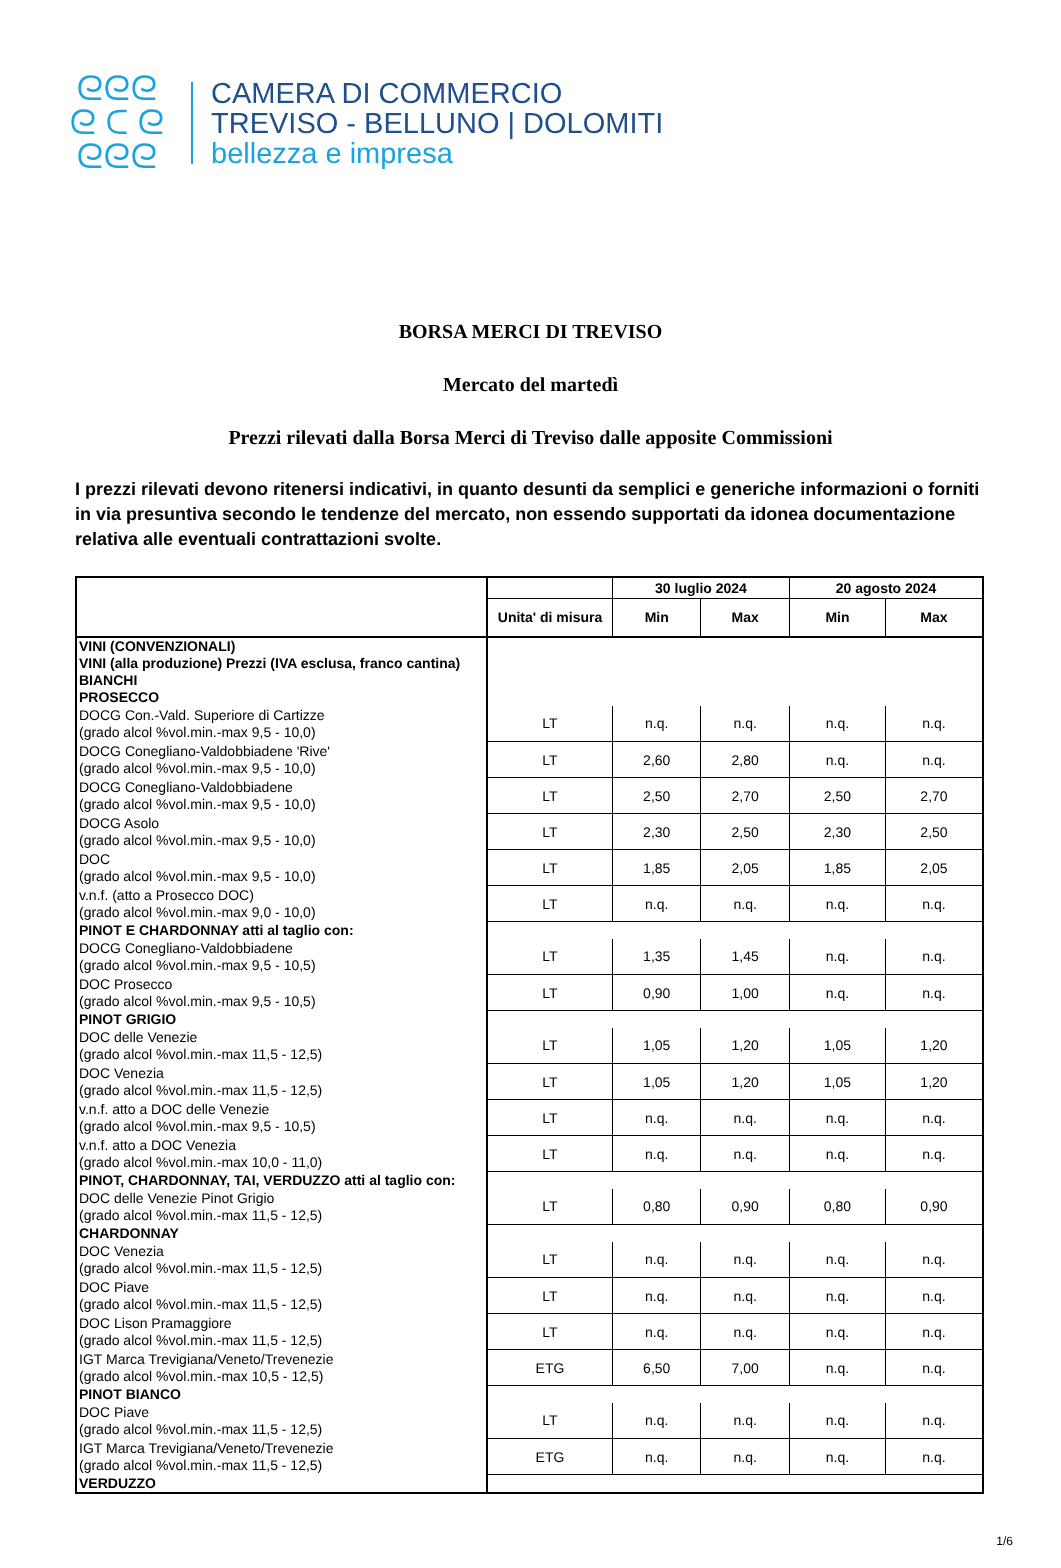ᘓᘓᘓ
ᘓ ᑕ ᘓ
ᘓᘓᘓ
CAMERA DI COMMERCIO
TREVISO - BELLUNO | DOLOMITI
bellezza e impresa
BORSA MERCI DI TREVISO
Mercato del martedì
Prezzi rilevati dalla Borsa Merci di Treviso dalle apposite Commissioni
I prezzi rilevati devono ritenersi indicativi, in quanto desunti da semplici e generiche informazioni o forniti in via presuntiva secondo le tendenze del mercato, non essendo supportati da idonea documentazione relativa alle eventuali contrattazioni svolte.
| | | 30 luglio 2024 | | 20 agosto 2024 | |
| --- | --- | --- | --- | --- | --- |
| | Unita' di misura | Min | Max | Min | Max |
| VINI (CONVENZIONALI) | | | | | |
| VINI (alla produzione) Prezzi (IVA esclusa, franco cantina) | | | | | |
| BIANCHI | | | | | |
| PROSECCO | | | | | |
| DOCG Con.-Vald. Superiore di Cartizze (grado alcol %vol.min.-max 9,5 - 10,0) | LT | n.q. | n.q. | n.q. | n.q. |
| DOCG Conegliano-Valdobbiadene 'Rive' (grado alcol %vol.min.-max 9,5 - 10,0) | LT | 2,60 | 2,80 | n.q. | n.q. |
| DOCG Conegliano-Valdobbiadene (grado alcol %vol.min.-max 9,5 - 10,0) | LT | 2,50 | 2,70 | 2,50 | 2,70 |
| DOCG Asolo (grado alcol %vol.min.-max 9,5 - 10,0) | LT | 2,30 | 2,50 | 2,30 | 2,50 |
| DOC (grado alcol %vol.min.-max 9,5 - 10,0) | LT | 1,85 | 2,05 | 1,85 | 2,05 |
| v.n.f. (atto a Prosecco DOC) (grado alcol %vol.min.-max 9,0 - 10,0) | LT | n.q. | n.q. | n.q. | n.q. |
| PINOT E CHARDONNAY atti al taglio con: | | | | | |
| DOCG Conegliano-Valdobbiadene (grado alcol %vol.min.-max 9,5 - 10,5) | LT | 1,35 | 1,45 | n.q. | n.q. |
| DOC Prosecco (grado alcol %vol.min.-max 9,5 - 10,5) | LT | 0,90 | 1,00 | n.q. | n.q. |
| PINOT GRIGIO | | | | | |
| DOC delle Venezie (grado alcol %vol.min.-max 11,5 - 12,5) | LT | 1,05 | 1,20 | 1,05 | 1,20 |
| DOC Venezia (grado alcol %vol.min.-max 11,5 - 12,5) | LT | 1,05 | 1,20 | 1,05 | 1,20 |
| v.n.f. atto a DOC delle Venezie (grado alcol %vol.min.-max 9,5 - 10,5) | LT | n.q. | n.q. | n.q. | n.q. |
| v.n.f. atto a DOC Venezia (grado alcol %vol.min.-max 10,0 - 11,0) | LT | n.q. | n.q. | n.q. | n.q. |
| PINOT, CHARDONNAY, TAI, VERDUZZO atti al taglio con: | | | | | |
| DOC delle Venezie Pinot Grigio (grado alcol %vol.min.-max 11,5 - 12,5) | LT | 0,80 | 0,90 | 0,80 | 0,90 |
| CHARDONNAY | | | | | |
| DOC Venezia (grado alcol %vol.min.-max 11,5 - 12,5) | LT | n.q. | n.q. | n.q. | n.q. |
| DOC Piave (grado alcol %vol.min.-max 11,5 - 12,5) | LT | n.q. | n.q. | n.q. | n.q. |
| DOC Lison Pramaggiore (grado alcol %vol.min.-max 11,5 - 12,5) | LT | n.q. | n.q. | n.q. | n.q. |
| IGT Marca Trevigiana/Veneto/Trevenezie (grado alcol %vol.min.-max 10,5 - 12,5) | ETG | 6,50 | 7,00 | n.q. | n.q. |
| PINOT BIANCO | | | | | |
| DOC Piave (grado alcol %vol.min.-max 11,5 - 12,5) | LT | n.q. | n.q. | n.q. | n.q. |
| IGT Marca Trevigiana/Veneto/Trevenezie (grado alcol %vol.min.-max 11,5 - 12,5) | ETG | n.q. | n.q. | n.q. | n.q. |
| VERDUZZO | | | | | |
1/6